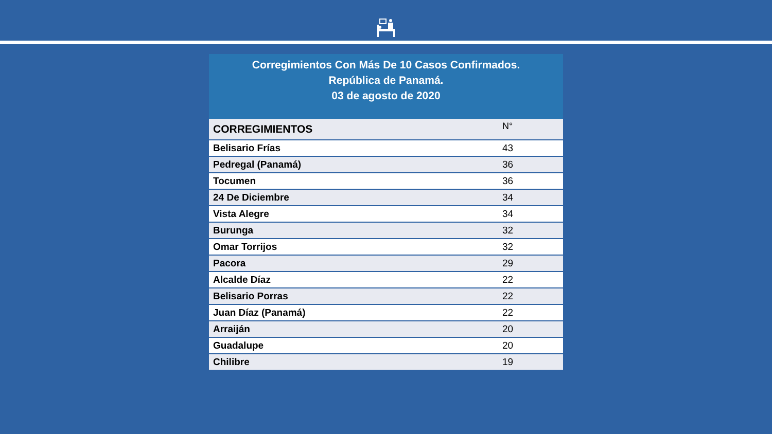Corregimientos Con Más De 10 Casos Confirmados.
República de Panamá.
03 de agosto de 2020
| CORREGIMIENTOS | N° |
| --- | --- |
| Belisario Frías | 43 |
| Pedregal (Panamá) | 36 |
| Tocumen | 36 |
| 24 De Diciembre | 34 |
| Vista Alegre | 34 |
| Burunga | 32 |
| Omar Torrijos | 32 |
| Pacora | 29 |
| Alcalde Díaz | 22 |
| Belisario Porras | 22 |
| Juan Díaz (Panamá) | 22 |
| Arraiján | 20 |
| Guadalupe | 20 |
| Chilibre | 19 |